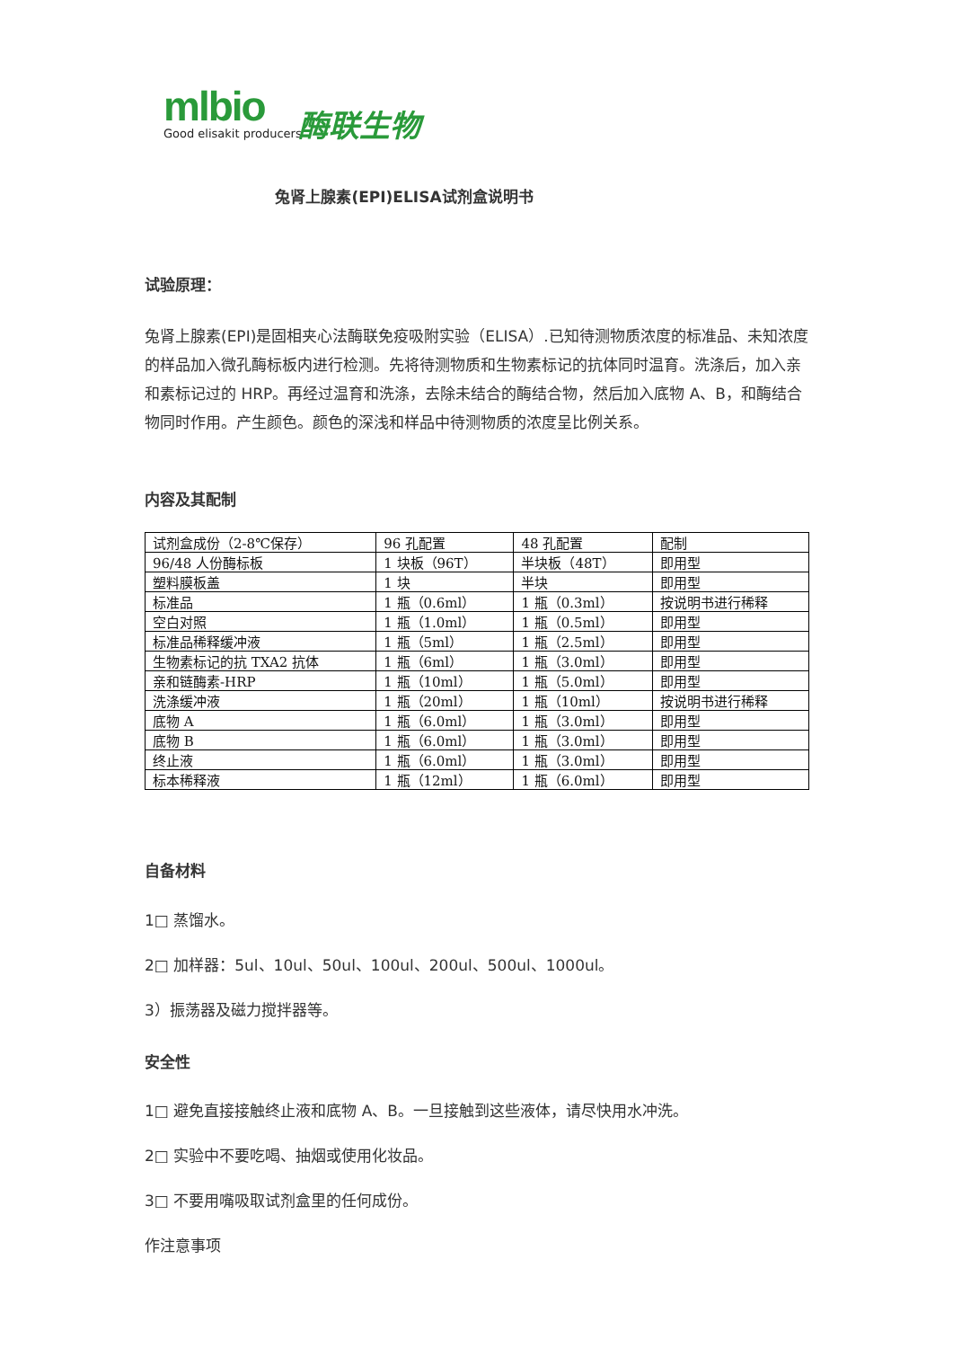mlbio
Good elisakit producers
酶联生物
兔肾上腺素(EPI)ELISA试剂盒说明书
试验原理：
兔肾上腺素(EPI)是固相夹心法酶联免疫吸附实验（ELISA）.已知待测物质浓度的标准品、未知浓度的样品加入微孔酶标板内进行检测。先将待测物质和生物素标记的抗体同时温育。洗涤后，加入亲和素标记过的 HRP。再经过温育和洗涤，去除未结合的酶结合物，然后加入底物 A、B，和酶结合物同时作用。产生颜色。颜色的深浅和样品中待测物质的浓度呈比例关系。
内容及其配制
| 试剂盒成份（2-8℃保存） | 96 孔配置 | 48 孔配置 | 配制 |
| 96/48 人份酶标板 | 1 块板（96T） | 半块板（48T） | 即用型 |
| 塑料膜板盖 | 1 块 | 半块 | 即用型 |
| 标准品 | 1 瓶（0.6ml） | 1 瓶（0.3ml） | 按说明书进行稀释 |
| 空白对照 | 1 瓶（1.0ml） | 1 瓶（0.5ml） | 即用型 |
| 标准品稀释缓冲液 | 1 瓶（5ml） | 1 瓶（2.5ml） | 即用型 |
| 生物素标记的抗 TXA2 抗体 | 1 瓶（6ml） | 1 瓶（3.0ml） | 即用型 |
| 亲和链酶素-HRP | 1 瓶（10ml） | 1 瓶（5.0ml） | 即用型 |
| 洗涤缓冲液 | 1 瓶（20ml） | 1 瓶（10ml） | 按说明书进行稀释 |
| 底物 A | 1 瓶（6.0ml） | 1 瓶（3.0ml） | 即用型 |
| 底物 B | 1 瓶（6.0ml） | 1 瓶（3.0ml） | 即用型 |
| 终止液 | 1 瓶（6.0ml） | 1 瓶（3.0ml） | 即用型 |
| 标本稀释液 | 1 瓶（12ml） | 1 瓶（6.0ml） | 即用型 |
自备材料
1□ 蒸馏水。
2□ 加样器：5ul、10ul、50ul、100ul、200ul、500ul、1000ul。
3）振荡器及磁力搅拌器等。
安全性
1□ 避免直接接触终止液和底物 A、B。一旦接触到这些液体，请尽快用水冲洗。
2□ 实验中不要吃喝、抽烟或使用化妆品。
3□ 不要用嘴吸取试剂盒里的任何成份。
作注意事项